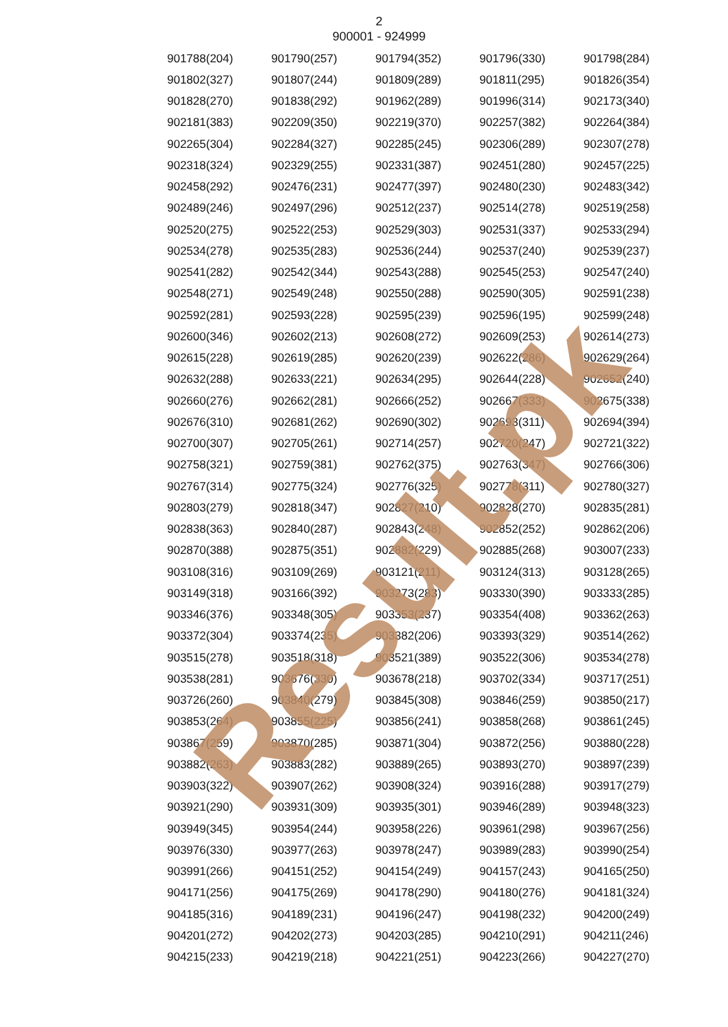2
900001 - 924999
| 901788(204) | 901790(257) | 901794(352) | 901796(330) | 901798(284) |
| 901802(327) | 901807(244) | 901809(289) | 901811(295) | 901826(354) |
| 901828(270) | 901838(292) | 901962(289) | 901996(314) | 902173(340) |
| 902181(383) | 902209(350) | 902219(370) | 902257(382) | 902264(384) |
| 902265(304) | 902284(327) | 902285(245) | 902306(289) | 902307(278) |
| 902318(324) | 902329(255) | 902331(387) | 902451(280) | 902457(225) |
| 902458(292) | 902476(231) | 902477(397) | 902480(230) | 902483(342) |
| 902489(246) | 902497(296) | 902512(237) | 902514(278) | 902519(258) |
| 902520(275) | 902522(253) | 902529(303) | 902531(337) | 902533(294) |
| 902534(278) | 902535(283) | 902536(244) | 902537(240) | 902539(237) |
| 902541(282) | 902542(344) | 902543(288) | 902545(253) | 902547(240) |
| 902548(271) | 902549(248) | 902550(288) | 902590(305) | 902591(238) |
| 902592(281) | 902593(228) | 902595(239) | 902596(195) | 902599(248) |
| 902600(346) | 902602(213) | 902608(272) | 902609(253) | 902614(273) |
| 902615(228) | 902619(285) | 902620(239) | 902622(286) | 902629(264) |
| 902632(288) | 902633(221) | 902634(295) | 902644(228) | 902652(240) |
| 902660(276) | 902662(281) | 902666(252) | 902667(333) | 902675(338) |
| 902676(310) | 902681(262) | 902690(302) | 902693(311) | 902694(394) |
| 902700(307) | 902705(261) | 902714(257) | 902720(247) | 902721(322) |
| 902758(321) | 902759(381) | 902762(375) | 902763(347) | 902766(306) |
| 902767(314) | 902775(324) | 902776(325) | 902778(311) | 902780(327) |
| 902803(279) | 902818(347) | 902827(210) | 902828(270) | 902835(281) |
| 902838(363) | 902840(287) | 902843(248) | 902852(252) | 902862(206) |
| 902870(388) | 902875(351) | 902882(229) | 902885(268) | 903007(233) |
| 903108(316) | 903109(269) | 903121(211) | 903124(313) | 903128(265) |
| 903149(318) | 903166(392) | 903273(283) | 903330(390) | 903333(285) |
| 903346(376) | 903348(305) | 903353(237) | 903354(408) | 903362(263) |
| 903372(304) | 903374(235) | 903382(206) | 903393(329) | 903514(262) |
| 903515(278) | 903518(318) | 903521(389) | 903522(306) | 903534(278) |
| 903538(281) | 903676(330) | 903678(218) | 903702(334) | 903717(251) |
| 903726(260) | 903840(279) | 903845(308) | 903846(259) | 903850(217) |
| 903853(264) | 903855(225) | 903856(241) | 903858(268) | 903861(245) |
| 903867(259) | 903870(285) | 903871(304) | 903872(256) | 903880(228) |
| 903882(263) | 903883(282) | 903889(265) | 903893(270) | 903897(239) |
| 903903(322) | 903907(262) | 903908(324) | 903916(288) | 903917(279) |
| 903921(290) | 903931(309) | 903935(301) | 903946(289) | 903948(323) |
| 903949(345) | 903954(244) | 903958(226) | 903961(298) | 903967(256) |
| 903976(330) | 903977(263) | 903978(247) | 903989(283) | 903990(254) |
| 903991(266) | 904151(252) | 904154(249) | 904157(243) | 904165(250) |
| 904171(256) | 904175(269) | 904178(290) | 904180(276) | 904181(324) |
| 904185(316) | 904189(231) | 904196(247) | 904198(232) | 904200(249) |
| 904201(272) | 904202(273) | 904203(285) | 904210(291) | 904211(246) |
| 904215(233) | 904219(218) | 904221(251) | 904223(266) | 904227(270) |
Result.pk